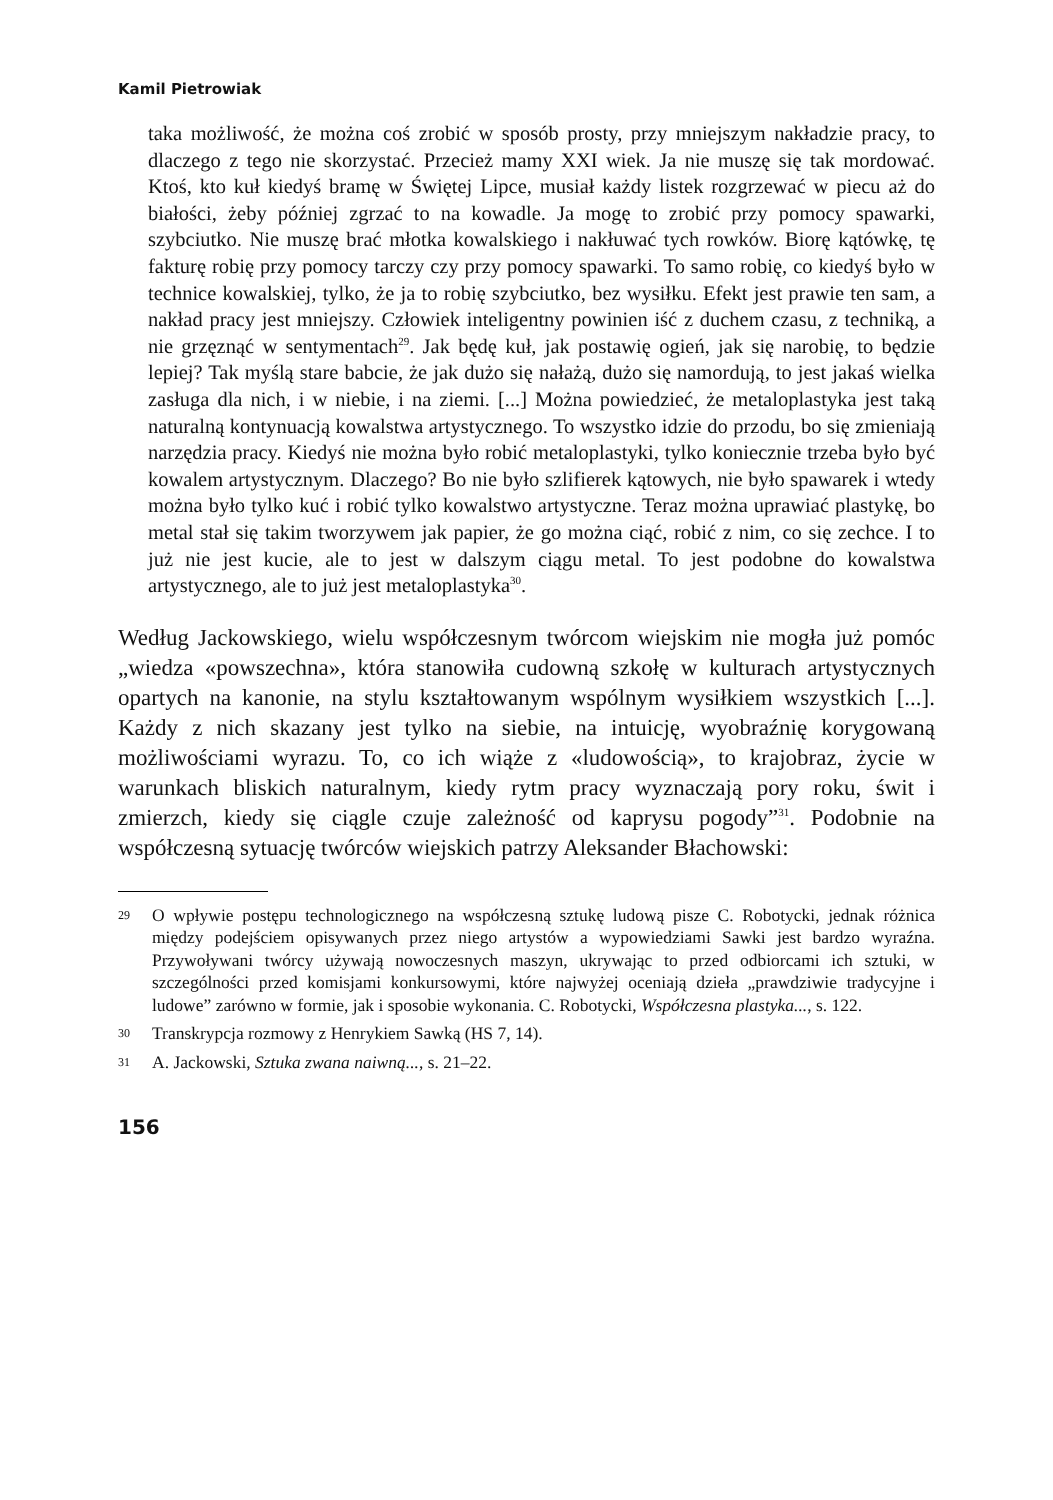Kamil Pietrowiak
taka możliwość, że można coś zrobić w sposób prosty, przy mniejszym nakładzie pracy, to dlaczego z tego nie skorzystać. Przecież mamy XXI wiek. Ja nie muszę się tak mordować. Ktoś, kto kuł kiedyś bramę w Świętej Lipce, musiał każdy listek rozgrzewać w piecu aż do białości, żeby później zgrzać to na kowadle. Ja mogę to zrobić przy pomocy spawarki, szybciutko. Nie muszę brać młotka kowalskiego i nakłuwać tych rowków. Biorę kątówkę, tę fakturę robię przy pomocy tarczy czy przy pomocy spawarki. To samo robię, co kiedyś było w technice kowalskiej, tylko, że ja to robię szybciutko, bez wysiłku. Efekt jest prawie ten sam, a nakład pracy jest mniejszy. Człowiek inteligentny powinien iść z duchem czasu, z techniką, a nie grzęznąć w sentymentach<sup>29</sup>. Jak będę kuł, jak postawię ogień, jak się narobię, to będzie lepiej? Tak myślą stare babcie, że jak dużo się nałażą, dużo się namordują, to jest jakaś wielka zasługa dla nich, i w niebie, i na ziemi. [...] Można powiedzieć, że metaloplastyka jest taką naturalną kontynuacją kowalstwa artystycznego. To wszystko idzie do przodu, bo się zmieniają narzędzia pracy. Kiedyś nie można było robić metaloplastyki, tylko koniecznie trzeba było być kowalem artystycznym. Dlaczego? Bo nie było szlifierek kątowych, nie było spawarek i wtedy można było tylko kuć i robić tylko kowalstwo artystyczne. Teraz można uprawiać plastykę, bo metal stał się takim tworzywem jak papier, że go można ciąć, robić z nim, co się zechce. I to już nie jest kucie, ale to jest w dalszym ciągu metal. To jest podobne do kowalstwa artystycznego, ale to już jest metaloplastyka<sup>30</sup>.
Według Jackowskiego, wielu współczesnym twórcom wiejskim nie mogła już pomóc „wiedza «powszechna», która stanowiła cudowną szkołę w kulturach artystycznych opartych na kanonie, na stylu kształtowanym wspólnym wysiłkiem wszystkich [...]. Każdy z nich skazany jest tylko na siebie, na intuicję, wyobraźnię korygowaną możliwościami wyrazu. To, co ich wiąże z «ludowością», to krajobraz, życie w warunkach bliskich naturalnym, kiedy rytm pracy wyznaczają pory roku, świt i zmierzch, kiedy się ciągle czuje zależność od kaprysu pogody”<sup>31</sup>. Podobnie na współczesną sytuację twórców wiejskich patrzy Aleksander Błachowski:
29 O wpływie postępu technologicznego na współczesną sztukę ludową pisze C. Robotycki, jednak różnica między podejściem opisywanych przez niego artystów a wypowiedziami Sawki jest bardzo wyraźna. Przywoływani twórcy używają nowoczesnych maszyn, ukrywając to przed odbiorcami ich sztuki, w szczególności przed komisjami konkursowymi, które najwyżej oceniają dzieła „prawdziwie tradycyjne i ludowe” zarówno w formie, jak i sposobie wykonania. C. Robotycki, Współczesna plastyka..., s. 122.
30 Transkrypcja rozmowy z Henrykiem Sawką (HS 7, 14).
31 A. Jackowski, Sztuka zwana naiwną..., s. 21–22.
156